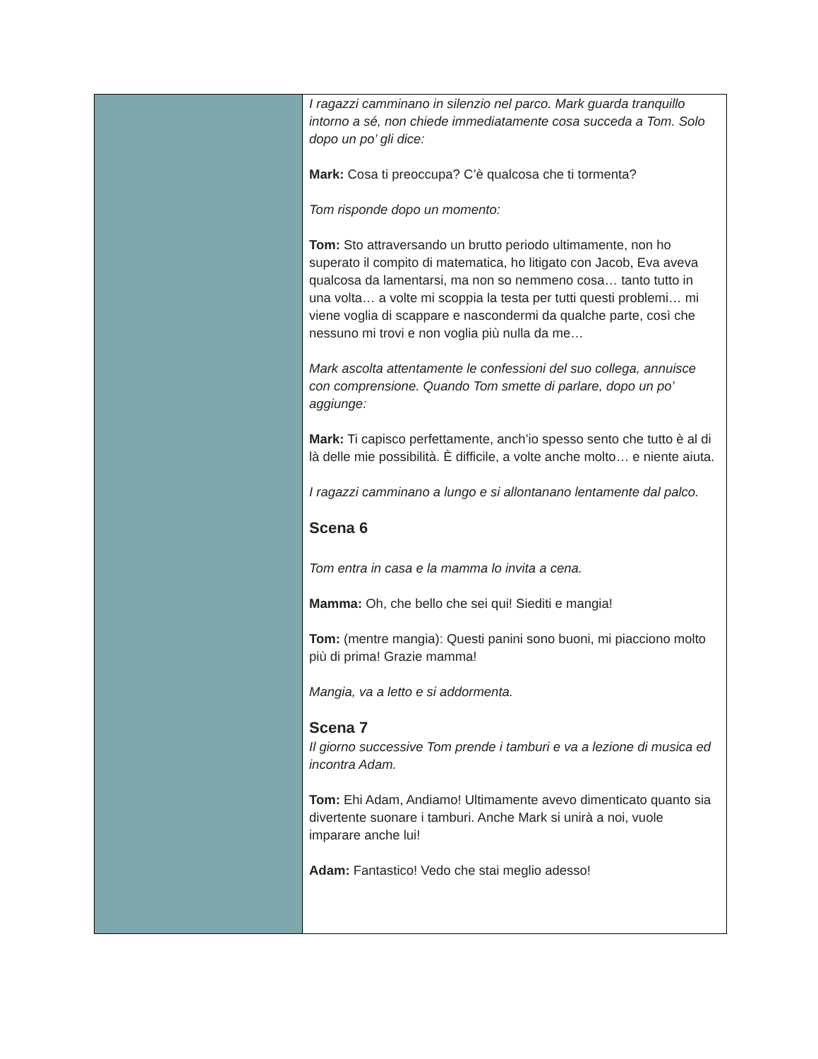| | I ragazzi camminano in silenzio nel parco. Mark guarda tranquillo intorno a sé, non chiede immediatamente cosa succeda a Tom. Solo dopo un po’ gli dice: Mark: Cosa ti preoccupa? C’è qualcosa che ti tormenta? Tom risponde dopo un momento: Tom: Sto attraversando un brutto periodo ultimamente, non ho superato il compito di matematica, ho litigato con Jacob, Eva aveva qualcosa da lamentarsi, ma non so nemmeno cosa… tanto tutto in una volta… a volte mi scoppia la testa per tutti questi problemi… mi viene voglia di scappare e nascondermi da qualche parte, così che nessuno mi trovi e non voglia più nulla da me… Mark ascolta attentamente le confessioni del suo collega, annuisce con comprensione. Quando Tom smette di parlare, dopo un po’ aggiunge: Mark: Ti capisco perfettamente, anch’io spesso sento che tutto è al di là delle mie possibilità. È difficile, a volte anche molto… e niente aiuta. I ragazzi camminano a lungo e si allontanano lentamente dal palco. Scena 6 Tom entra in casa e la mamma lo invita a cena. Mamma: Oh, che bello che sei qui! Siediti e mangia! Tom: (mentre mangia): Questi panini sono buoni, mi piacciono molto più di prima! Grazie mamma! Mangia, va a letto e si addormenta. Scena 7 Il giorno successive Tom prende i tamburi e va a lezione di musica ed incontra Adam. Tom: Ehi Adam, Andiamo! Ultimamente avevo dimenticato quanto sia divertente suonare i tamburi. Anche Mark si unirà a noi, vuole imparare anche lui! Adam: Fantastico! Vedo che stai meglio adesso! |